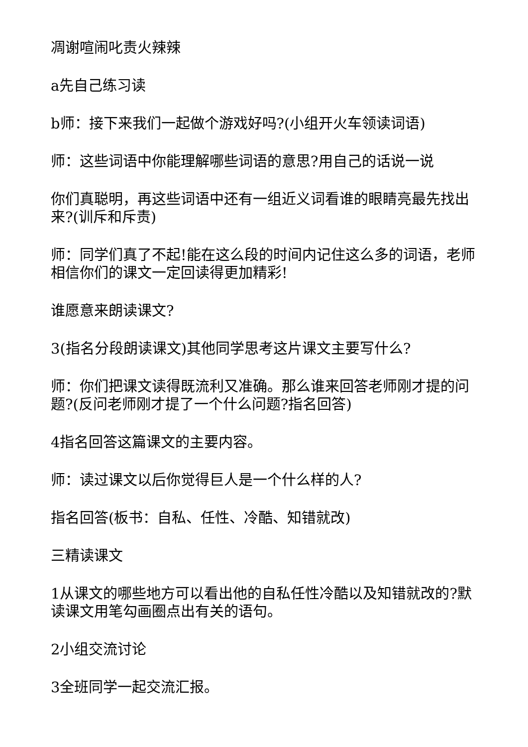凋谢喧闹叱责火辣辣
a先自己练习读
b师：接下来我们一起做个游戏好吗?(小组开火车领读词语)
师：这些词语中你能理解哪些词语的意思?用自己的话说一说
你们真聪明，再这些词语中还有一组近义词看谁的眼睛亮最先找出来?(训斥和斥责)
师：同学们真了不起!能在这么段的时间内记住这么多的词语，老师相信你们的课文一定回读得更加精彩!
谁愿意来朗读课文?
3(指名分段朗读课文)其他同学思考这片课文主要写什么?
师：你们把课文读得既流利又准确。那么谁来回答老师刚才提的问题?(反问老师刚才提了一个什么问题?指名回答)
4指名回答这篇课文的主要内容。
师：读过课文以后你觉得巨人是一个什么样的人?
指名回答(板书：自私、任性、冷酷、知错就改)
三精读课文
1从课文的哪些地方可以看出他的自私任性冷酷以及知错就改的?默读课文用笔勾画圈点出有关的语句。
2小组交流讨论
3全班同学一起交流汇报。